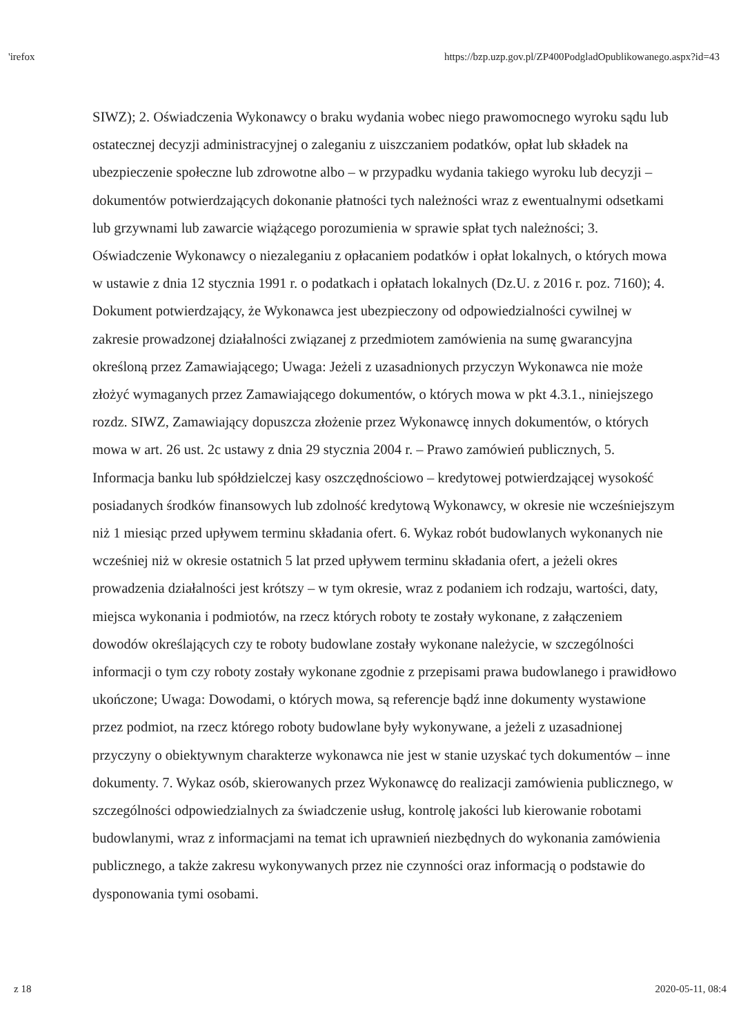'irefox https://bzp.uzp.gov.pl/ZP400PodgladOpublikowanego.aspx?id=43
SIWZ); 2. Oświadczenia Wykonawcy o braku wydania wobec niego prawomocnego wyroku sądu lub ostatecznej decyzji administracyjnej o zaleganiu z uiszczaniem podatków, opłat lub składek na ubezpieczenie społeczne lub zdrowotne albo – w przypadku wydania takiego wyroku lub decyzji – dokumentów potwierdzających dokonanie płatności tych należności wraz z ewentualnymi odsetkami lub grzywnami lub zawarcie wiążącego porozumienia w sprawie spłat tych należności; 3. Oświadczenie Wykonawcy o niezaleganiu z opłacaniem podatków i opłat lokalnych, o których mowa w ustawie z dnia 12 stycznia 1991 r. o podatkach i opłatach lokalnych (Dz.U. z 2016 r. poz. 7160); 4. Dokument potwierdzający, że Wykonawca jest ubezpieczony od odpowiedzialności cywilnej w zakresie prowadzonej działalności związanej z przedmiotem zamówienia na sumę gwarancyjna określoną przez Zamawiającego; Uwaga: Jeżeli z uzasadnionych przyczyn Wykonawca nie może złożyć wymaganych przez Zamawiającego dokumentów, o których mowa w pkt 4.3.1., niniejszego rozdz. SIWZ, Zamawiający dopuszcza złożenie przez Wykonawcę innych dokumentów, o których mowa w art. 26 ust. 2c ustawy z dnia 29 stycznia 2004 r. – Prawo zamówień publicznych, 5. Informacja banku lub spółdzielczej kasy oszczędnościowo – kredytowej potwierdzającej wysokość posiadanych środków finansowych lub zdolność kredytową Wykonawcy, w okresie nie wcześniejszym niż 1 miesiąc przed upływem terminu składania ofert. 6. Wykaz robót budowlanych wykonanych nie wcześniej niż w okresie ostatnich 5 lat przed upływem terminu składania ofert, a jeżeli okres prowadzenia działalności jest krótszy – w tym okresie, wraz z podaniem ich rodzaju, wartości, daty, miejsca wykonania i podmiotów, na rzecz których roboty te zostały wykonane, z załączeniem dowodów określających czy te roboty budowlane zostały wykonane należycie, w szczególności informacji o tym czy roboty zostały wykonane zgodnie z przepisami prawa budowlanego i prawidłowo ukończone; Uwaga: Dowodami, o których mowa, są referencje bądź inne dokumenty wystawione przez podmiot, na rzecz którego roboty budowlane były wykonywane, a jeżeli z uzasadnionej przyczyny o obiektywnym charakterze wykonawca nie jest w stanie uzyskać tych dokumentów – inne dokumenty. 7. Wykaz osób, skierowanych przez Wykonawcę do realizacji zamówienia publicznego, w szczególności odpowiedzialnych za świadczenie usług, kontrolę jakości lub kierowanie robotami budowlanymi, wraz z informacjami na temat ich uprawnień niezbędnych do wykonania zamówienia publicznego, a także zakresu wykonywanych przez nie czynności oraz informacją o podstawie do dysponowania tymi osobami.
z 18 2020-05-11, 08:4